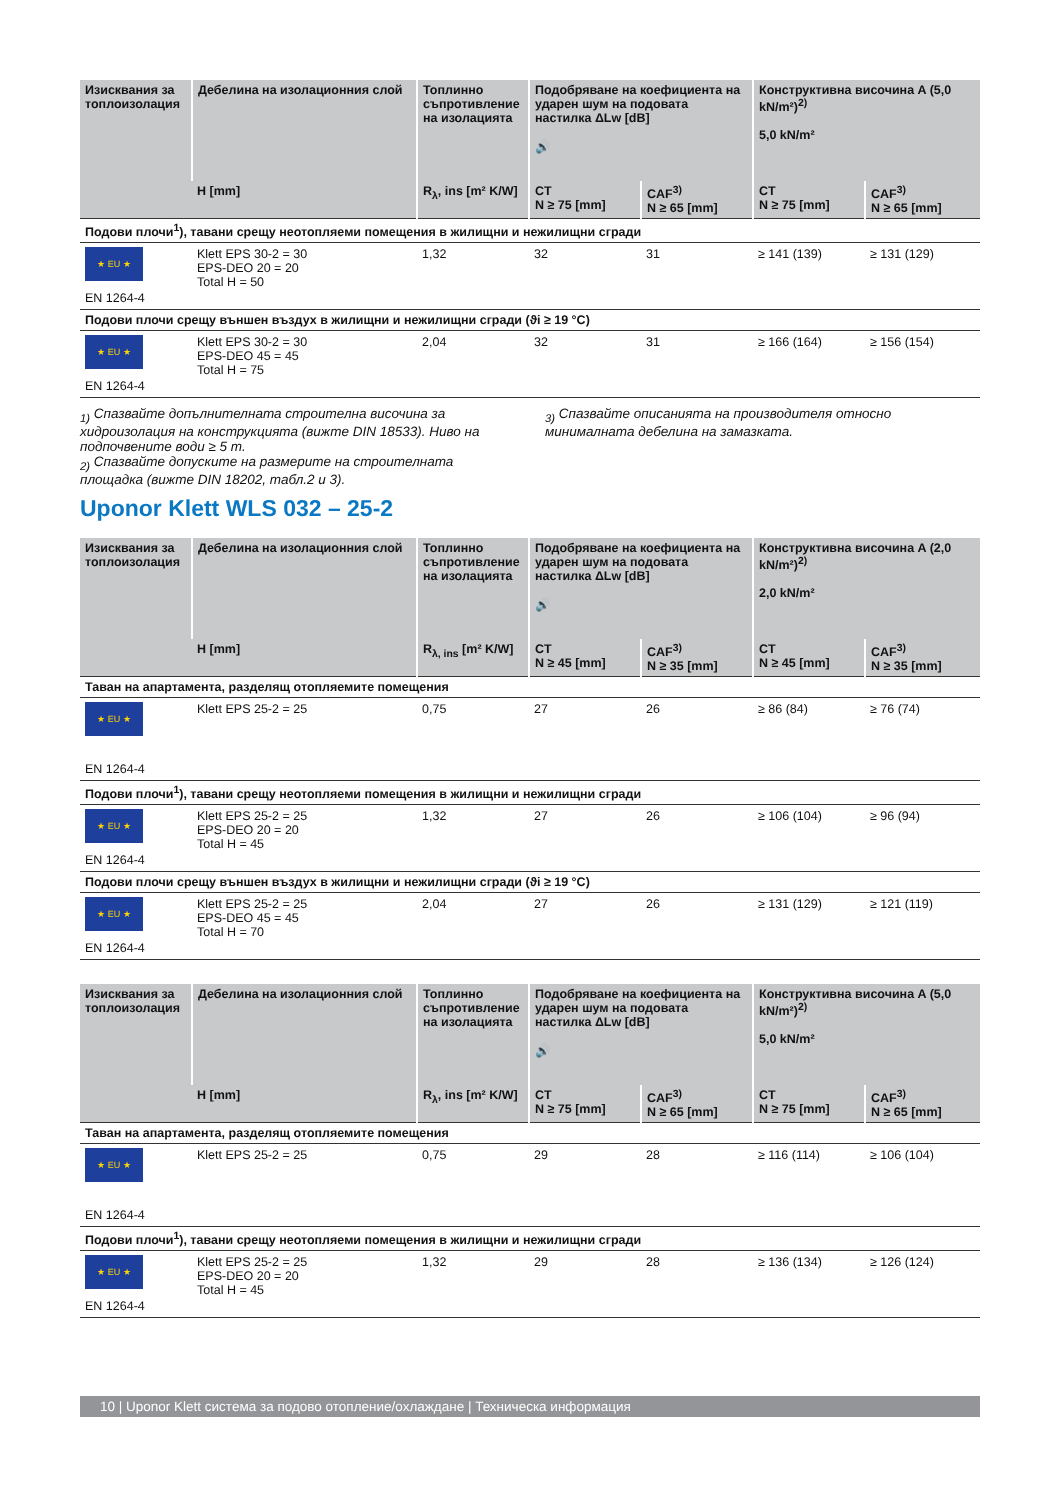| Изисквания за топлоизолация | Дебелина на изолационния слой | Топлинно съпротивление на изолацията | Подобряване на коефициента на ударен шум на подовата настилка ΔLw [dB] 🔊 | | Конструктивна височина A (5,0 kN/m²)<sup>2)</sup> 5,0 kN/m² | |
| --- | --- | --- | --- | --- | --- | --- |
| | H [mm] | R<sub>λ</sub>, ins [m² K/W] | CT N ≥ 75 [mm] | CAF<sup>3)</sup> N ≥ 65 [mm] | CT N ≥ 75 [mm] | CAF<sup>3)</sup> N ≥ 65 [mm] |
| Подови плочи<sup>1</sup>), тавани срещу неотопляеми помещения в жилищни и нежилищни сгради | | | | | | |
| ★ EU ★ EN 1264-4 | Klett EPS 30-2 = 30 EPS-DEO 20 = 20 Total H = 50 | 1,32 | 32 | 31 | ≥ 141 (139) | ≥ 131 (129) |
| Подови плочи срещу външен въздух в жилищни и нежилищни сгради (ϑi ≥ 19 °C) | | | | | | |
| ★ EU ★ EN 1264-4 | Klett EPS 30-2 = 30 EPS-DEO 45 = 45 Total H = 75 | 2,04 | 32 | 31 | ≥ 166 (164) | ≥ 156 (154) |
<sub>1)</sub> Спазвайте допълнителната строителна височина за хидроизолация на конструкцията (вижте DIN 18533). Ниво на подпочвените води ≥ 5 m.
<sub>2)</sub> Спазвайте допуските на размерите на строителната площадка (вижте DIN 18202, табл.2 и 3).
<sub>3)</sub> Спазвайте описанията на производителя относно минималната дебелина на замазката.
Uponor Klett WLS 032 – 25-2
| Изисквания за топлоизолация | Дебелина на изолационния слой | Топлинно съпротивление на изолацията | Подобряване на коефициента на ударен шум на подовата настилка ΔLw [dB] 🔊 | | Конструктивна височина A (2,0 kN/m²)<sup>2)</sup> 2,0 kN/m² | |
| --- | --- | --- | --- | --- | --- | --- |
| | H [mm] | R<sub>λ, ins</sub> [m² K/W] | CT N ≥ 45 [mm] | CAF<sup>3)</sup> N ≥ 35 [mm] | CT N ≥ 45 [mm] | CAF<sup>3)</sup> N ≥ 35 [mm] |
| Таван на апартамента, разделящ отопляемите помещения | | | | | | |
| ★ EU ★ EN 1264-4 | Klett EPS 25-2 = 25 | 0,75 | 27 | 26 | ≥ 86 (84) | ≥ 76 (74) |
| Подови плочи<sup>1</sup>), тавани срещу неотопляеми помещения в жилищни и нежилищни сгради | | | | | | |
| ★ EU ★ EN 1264-4 | Klett EPS 25-2 = 25 EPS-DEO 20 = 20 Total H = 45 | 1,32 | 27 | 26 | ≥ 106 (104) | ≥ 96 (94) |
| Подови плочи срещу външен въздух в жилищни и нежилищни сгради (ϑi ≥ 19 °C) | | | | | | |
| ★ EU ★ EN 1264-4 | Klett EPS 25-2 = 25 EPS-DEO 45 = 45 Total H = 70 | 2,04 | 27 | 26 | ≥ 131 (129) | ≥ 121 (119) |
| Изисквания за топлоизолация | Дебелина на изолационния слой | Топлинно съпротивление на изолацията | Подобряване на коефициента на ударен шум на подовата настилка ΔLw [dB] 🔊 | | Конструктивна височина A (5,0 kN/m²)<sup>2)</sup> 5,0 kN/m² | |
| --- | --- | --- | --- | --- | --- | --- |
| | H [mm] | R<sub>λ</sub>, ins [m² K/W] | CT N ≥ 75 [mm] | CAF<sup>3)</sup> N ≥ 65 [mm] | CT N ≥ 75 [mm] | CAF<sup>3)</sup> N ≥ 65 [mm] |
| Таван на апартамента, разделящ отопляемите помещения | | | | | | |
| ★ EU ★ EN 1264-4 | Klett EPS 25-2 = 25 | 0,75 | 29 | 28 | ≥ 116 (114) | ≥ 106 (104) |
| Подови плочи<sup>1</sup>), тавани срещу неотопляеми помещения в жилищни и нежилищни сгради | | | | | | |
| ★ EU ★ EN 1264-4 | Klett EPS 25-2 = 25 EPS-DEO 20 = 20 Total H = 45 | 1,32 | 29 | 28 | ≥ 136 (134) | ≥ 126 (124) |
10 | Uponor Klett система за подово отопление/охлаждане | Техническа информация